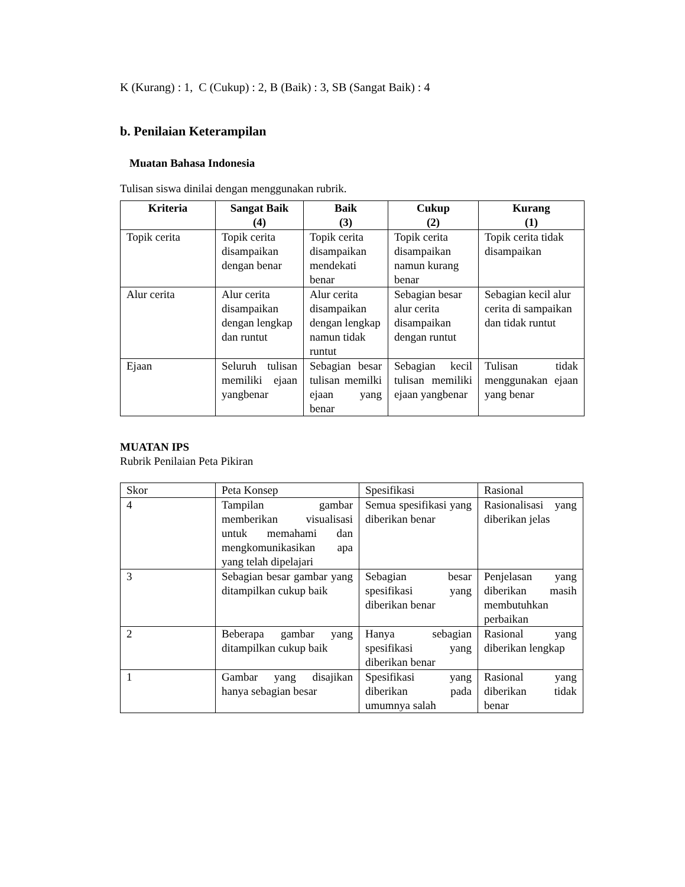K (Kurang) : 1, C (Cukup) : 2, B (Baik) : 3, SB (Sangat Baik) : 4
b. Penilaian Keterampilan
Muatan Bahasa Indonesia
Tulisan siswa dinilai dengan menggunakan rubrik.
| Kriteria | Sangat Baik (4) | Baik (3) | Cukup (2) | Kurang (1) |
| --- | --- | --- | --- | --- |
| Topik cerita | Topik cerita disampaikan dengan benar | Topik cerita disampaikan mendekati benar | Topik cerita disampaikan namun kurang benar | Topik cerita tidak disampaikan |
| Alur cerita | Alur cerita disampaikan dengan lengkap dan runtut | Alur cerita disampaikan dengan lengkap namun tidak runtut | Sebagian besar alur cerita disampaikan dengan runtut | Sebagian kecil alur cerita di sampaikan dan tidak runtut |
| Ejaan | Seluruh tulisan memiliki ejaan yangbenar | Sebagian besar tulisan memilki ejaan yang benar | Sebagian kecil tulisan memiliki ejaan yangbenar | Tulisan tidak menggunakan ejaan yang benar |
MUATAN IPS
Rubrik Penilaian Peta Pikiran
| Skor | Peta Konsep | Spesifikasi | Rasional |
| 4 | Tampilan gambar memberikan visualisasi untuk memahami dan mengkomunikasikan apa yang telah dipelajari | Semua spesifikasi yang diberikan benar | Rasionalisasi yang diberikan jelas |
| 3 | Sebagian besar gambar yang ditampilkan cukup baik | Sebagian besar spesifikasi yang diberikan benar | Penjelasan yang diberikan masih membutuhkan perbaikan |
| 2 | Beberapa gambar yang ditampilkan cukup baik | Hanya sebagian spesifikasi yang diberikan benar | Rasional yang diberikan lengkap |
| 1 | Gambar yang disajikan hanya sebagian besar | Spesifikasi yang diberikan pada umumnya salah | Rasional yang diberikan tidak benar |